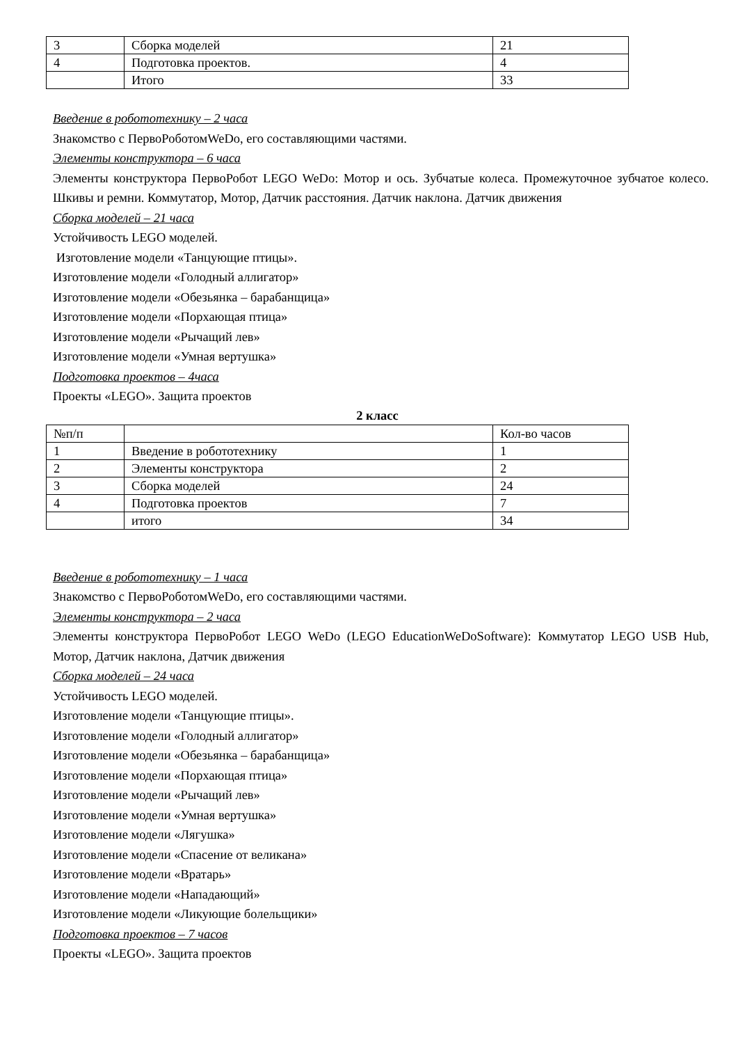| 3 | Сборка моделей | 21 |
| 4 | Подготовка проектов. | 4 |
| | Итого | 33 |
Введение в робототехнику – 2 часа
Знакомство с ПервоРоботомWeDo, его составляющими частями.
Элементы конструктора – 6 часа
Элементы конструктора ПервоРобот LEGO WeDo: Мотор и ось. Зубчатые колеса. Промежуточное зубчатое колесо. Шкивы и ремни. Коммутатор, Мотор, Датчик расстояния. Датчик наклона. Датчик движения
Сборка моделей – 21 часа
Устойчивость LEGO моделей.
Изготовление модели «Танцующие птицы».
Изготовление модели «Голодный аллигатор»
Изготовление модели «Обезьянка – барабанщица»
Изготовление модели «Порхающая птица»
Изготовление модели «Рычащий лев»
Изготовление модели «Умная вертушка»
Подготовка проектов – 4часа
Проекты «LEGO». Защита проектов
2 класс
| №п/п | | Кол-во часов |
| 1 | Введение в робототехнику | 1 |
| 2 | Элементы конструктора | 2 |
| 3 | Сборка моделей | 24 |
| 4 | Подготовка проектов | 7 |
| | итого | 34 |
Введение в робототехнику – 1 часа
Знакомство с ПервоРоботомWeDo, его составляющими частями.
Элементы конструктора – 2 часа
Элементы конструктора ПервоРобот LEGO WeDo (LEGO EducationWeDoSoftware): Коммутатор LEGO USB Hub, Мотор, Датчик наклона, Датчик движения
Сборка моделей – 24 часа
Устойчивость LEGO моделей.
Изготовление модели «Танцующие птицы».
Изготовление модели «Голодный аллигатор»
Изготовление модели «Обезьянка – барабанщица»
Изготовление модели «Порхающая птица»
Изготовление модели «Рычащий лев»
Изготовление модели «Умная вертушка»
Изготовление модели «Лягушка»
Изготовление модели «Спасение от великана»
Изготовление модели «Вратарь»
Изготовление модели «Нападающий»
Изготовление модели «Ликующие болельщики»
Подготовка проектов – 7 часов
Проекты «LEGO». Защита проектов